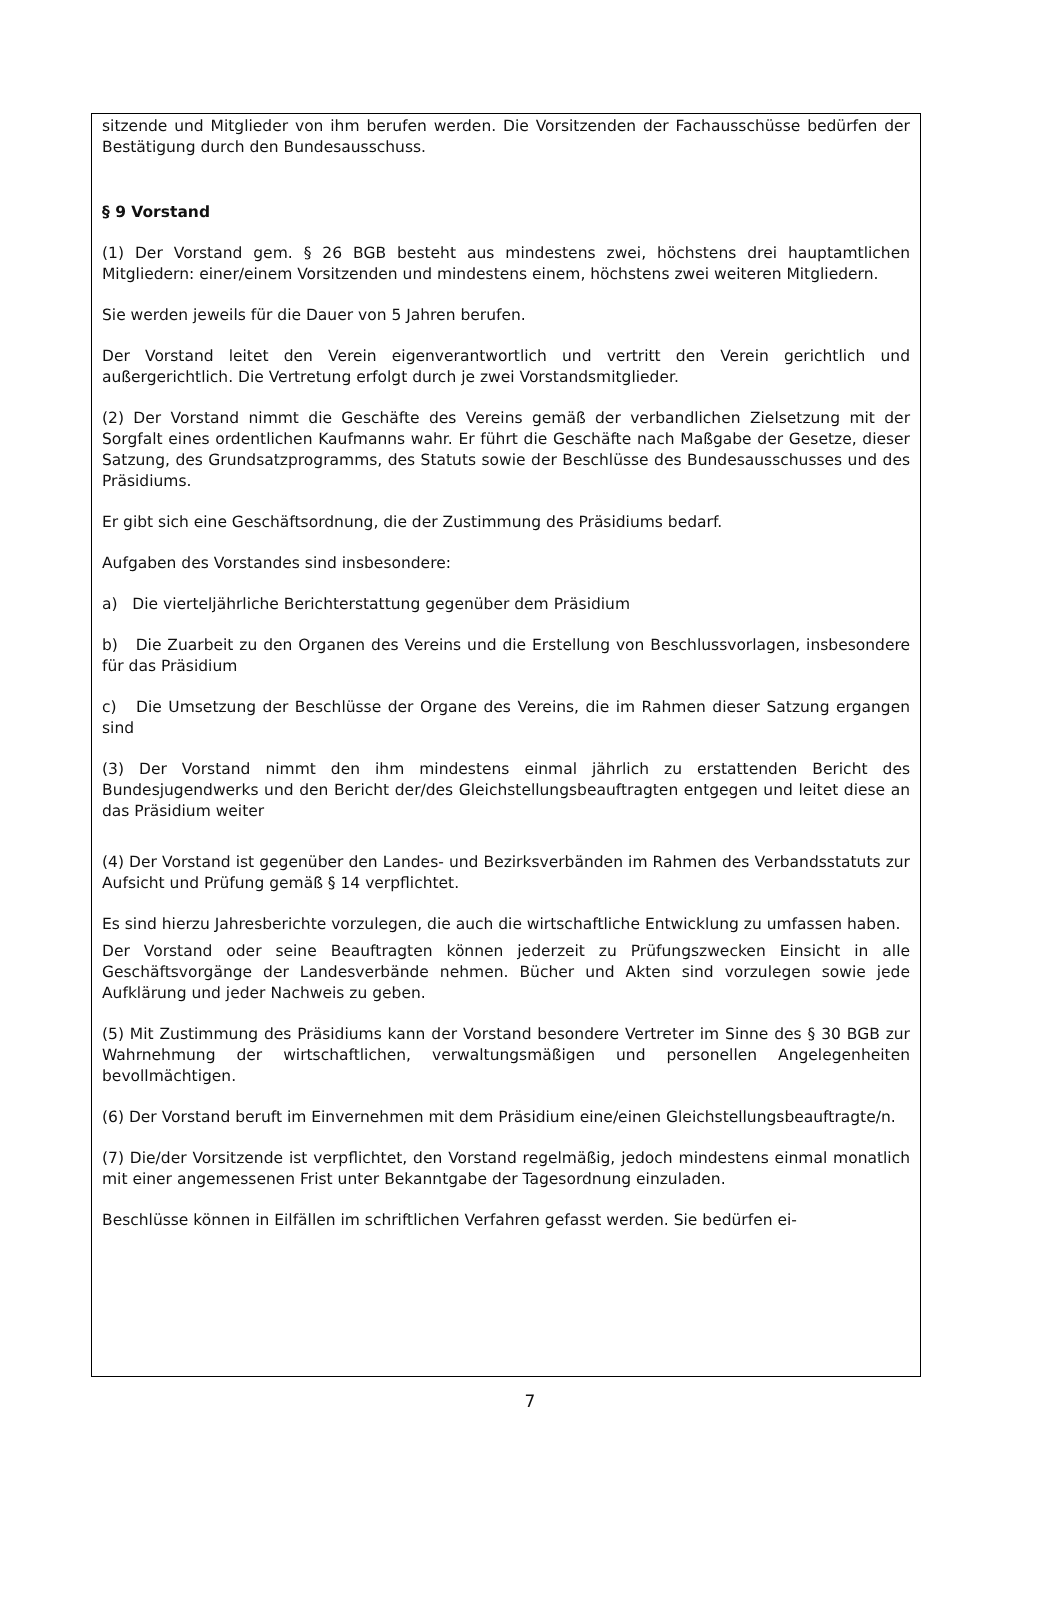sitzende und Mitglieder von ihm berufen werden. Die Vorsitzenden der Fachausschüsse bedürfen der Bestätigung durch den Bundesausschuss.
§ 9 Vorstand
(1) Der Vorstand gem. § 26 BGB besteht aus mindestens zwei, höchstens drei hauptamtlichen Mitgliedern: einer/einem Vorsitzenden und mindestens einem, höchstens zwei weiteren Mitgliedern.
Sie werden jeweils für die Dauer von 5 Jahren berufen.
Der Vorstand leitet den Verein eigenverantwortlich und vertritt den Verein gerichtlich und außergerichtlich. Die Vertretung erfolgt durch je zwei Vorstandsmitglieder.
(2) Der Vorstand nimmt die Geschäfte des Vereins gemäß der verbandlichen Zielsetzung mit der Sorgfalt eines ordentlichen Kaufmanns wahr. Er führt die Geschäfte nach Maßgabe der Gesetze, dieser Satzung, des Grundsatzprogramms, des Statuts sowie der Beschlüsse des Bundesausschusses und des Präsidiums.
Er gibt sich eine Geschäftsordnung, die der Zustimmung des Präsidiums bedarf.
Aufgaben des Vorstandes sind insbesondere:
a) Die vierteljährliche Berichterstattung gegenüber dem Präsidium
b) Die Zuarbeit zu den Organen des Vereins und die Erstellung von Beschlussvorlagen, insbesondere für das Präsidium
c) Die Umsetzung der Beschlüsse der Organe des Vereins, die im Rahmen dieser Satzung ergangen sind
(3) Der Vorstand nimmt den ihm mindestens einmal jährlich zu erstattenden Bericht des Bundesjugendwerks und den Bericht der/des Gleichstellungsbeauftragten entgegen und leitet diese an das Präsidium weiter
(4) Der Vorstand ist gegenüber den Landes- und Bezirksverbänden im Rahmen des Verbandsstatuts zur Aufsicht und Prüfung gemäß § 14 verpflichtet.
Es sind hierzu Jahresberichte vorzulegen, die auch die wirtschaftliche Entwicklung zu umfassen haben.
Der Vorstand oder seine Beauftragten können jederzeit zu Prüfungszwecken Einsicht in alle Geschäftsvorgänge der Landesverbände nehmen. Bücher und Akten sind vorzulegen sowie jede Aufklärung und jeder Nachweis zu geben.
(5) Mit Zustimmung des Präsidiums kann der Vorstand besondere Vertreter im Sinne des § 30 BGB zur Wahrnehmung der wirtschaftlichen, verwaltungsmäßigen und personellen Angelegenheiten bevollmächtigen.
(6) Der Vorstand beruft im Einvernehmen mit dem Präsidium eine/einen Gleichstellungsbeauftragte/n.
(7) Die/der Vorsitzende ist verpflichtet, den Vorstand regelmäßig, jedoch mindestens einmal monatlich mit einer angemessenen Frist unter Bekanntgabe der Tagesordnung einzuladen.
Beschlüsse können in Eilfällen im schriftlichen Verfahren gefasst werden. Sie bedürfen ei-
7